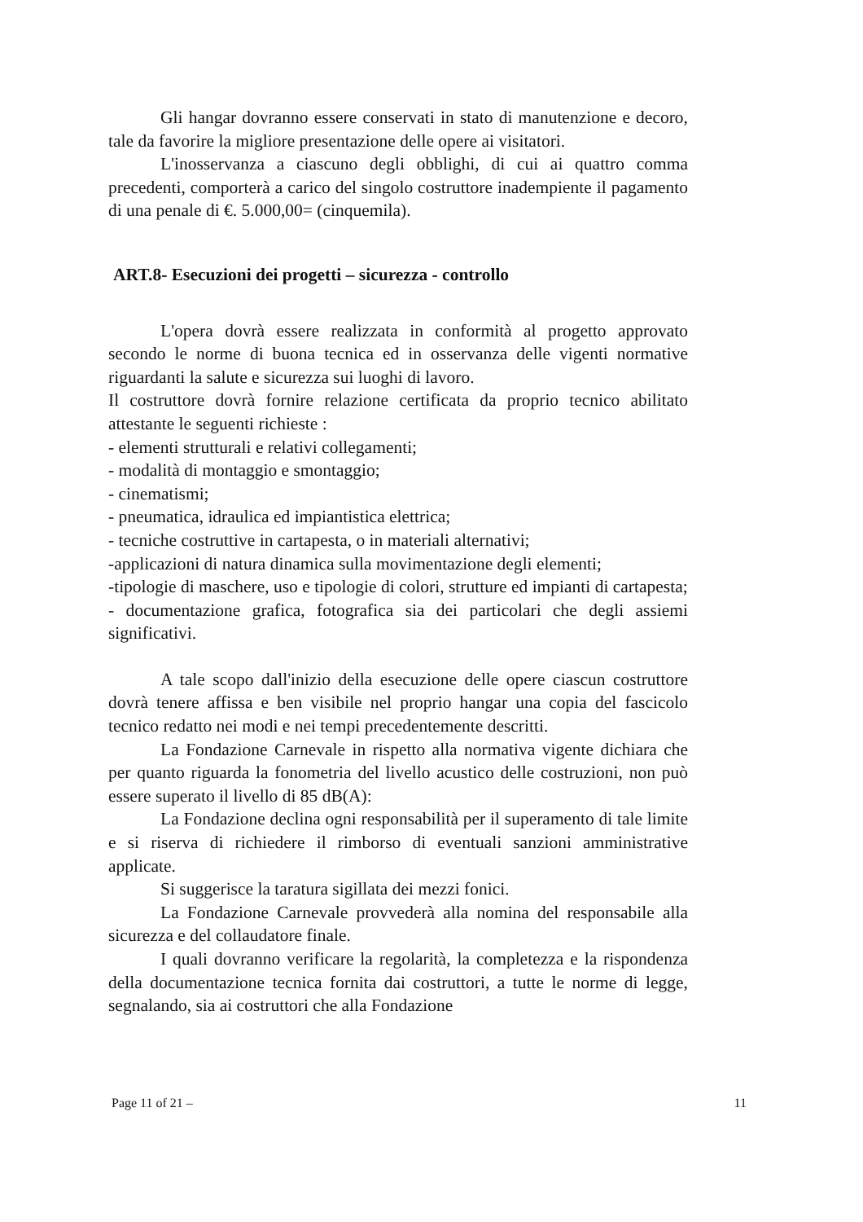Gli hangar dovranno essere conservati in stato di manutenzione e decoro, tale da favorire la migliore presentazione delle opere ai visitatori.
L'inosservanza a ciascuno degli obblighi, di cui ai quattro comma precedenti, comporterà a carico del singolo costruttore inadempiente il pagamento di una penale di €. 5.000,00= (cinquemila).
ART.8- Esecuzioni dei progetti – sicurezza - controllo
L'opera dovrà essere realizzata in conformità al progetto approvato secondo le norme di buona tecnica ed in osservanza delle vigenti normative riguardanti la salute e sicurezza sui luoghi di lavoro.
Il costruttore dovrà fornire relazione certificata da proprio tecnico abilitato attestante le seguenti richieste :
- elementi strutturali e relativi collegamenti;
- modalità di montaggio e smontaggio;
- cinematismi;
- pneumatica, idraulica ed impiantistica elettrica;
- tecniche costruttive in cartapesta, o in materiali alternativi;
-applicazioni di natura dinamica sulla movimentazione degli elementi;
-tipologie di maschere, uso e tipologie di colori, strutture ed impianti di cartapesta;
- documentazione grafica, fotografica sia dei particolari che degli assiemi significativi.
A tale scopo dall'inizio della esecuzione delle opere ciascun costruttore dovrà tenere affissa e ben visibile nel proprio hangar una copia del fascicolo tecnico redatto nei modi e nei tempi precedentemente descritti.
La Fondazione Carnevale in rispetto alla normativa vigente dichiara che per quanto riguarda la fonometria del livello acustico delle costruzioni, non può essere superato il livello di 85 dB(A):
La Fondazione declina ogni responsabilità per il superamento di tale limite e si riserva di richiedere il rimborso di eventuali sanzioni amministrative applicate.
Si suggerisce la taratura sigillata dei mezzi fonici.
La Fondazione Carnevale provvederà alla nomina del responsabile alla sicurezza e del collaudatore finale.
I quali dovranno verificare la regolarità, la completezza e la rispondenza della documentazione tecnica fornita dai costruttori, a tutte le norme di legge, segnalando, sia ai costruttori che alla Fondazione
Page 11 of 21 – 11